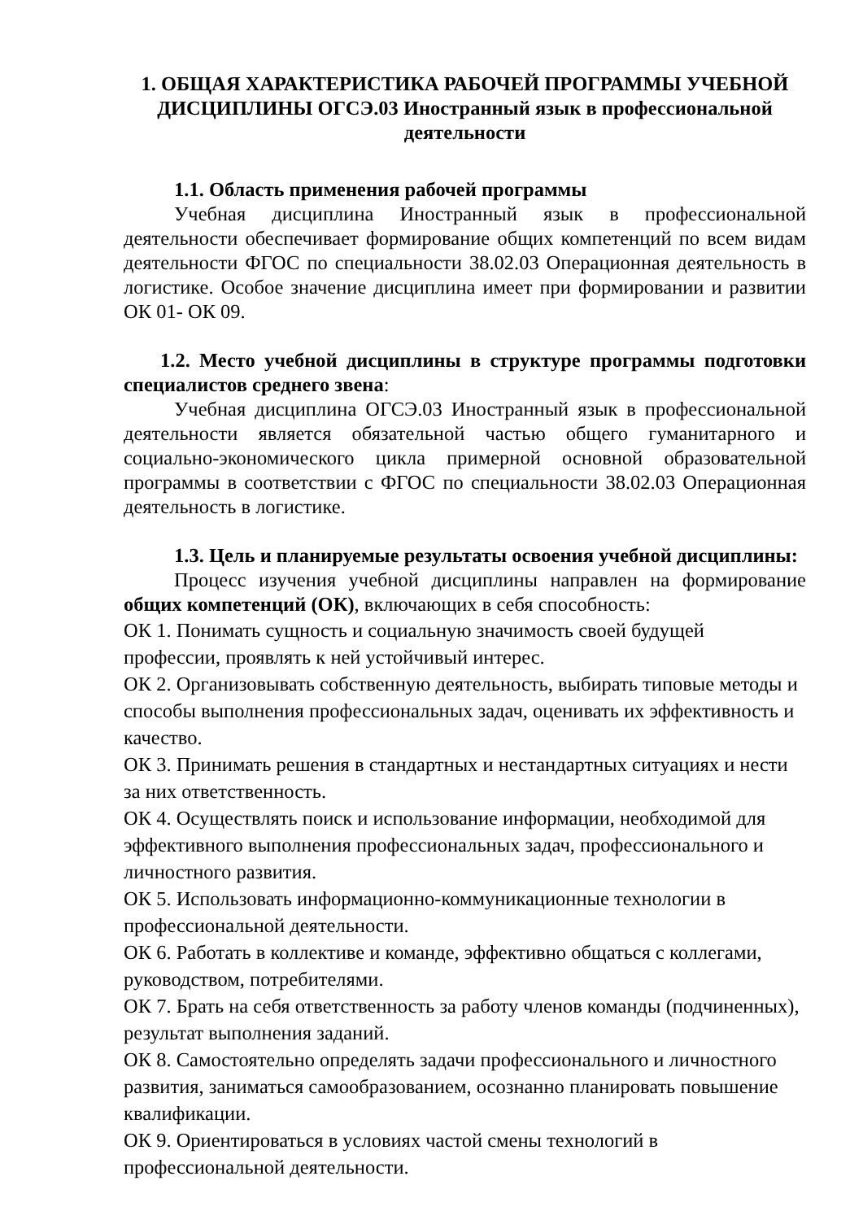1. ОБЩАЯ ХАРАКТЕРИСТИКА РАБОЧЕЙ ПРОГРАММЫ УЧЕБНОЙ ДИСЦИПЛИНЫ ОГСЭ.03 Иностранный язык в профессиональной деятельности
1.1. Область применения рабочей программы
Учебная дисциплина Иностранный язык в профессиональной деятельности обеспечивает формирование общих компетенций по всем видам деятельности ФГОС по специальности 38.02.03 Операционная деятельность в логистике. Особое значение дисциплина имеет при формировании и развитии ОК 01- ОК 09.
1.2. Место учебной дисциплины в структуре программы подготовки специалистов среднего звена:
Учебная дисциплина ОГСЭ.03 Иностранный язык в профессиональной деятельности является обязательной частью общего гуманитарного и социально-экономического цикла примерной основной образовательной программы в соответствии с ФГОС по специальности 38.02.03 Операционная деятельность в логистике.
1.3. Цель и планируемые результаты освоения учебной дисциплины:
Процесс изучения учебной дисциплины направлен на формирование общих компетенций (ОК), включающих в себя способность:
ОК 1. Понимать сущность и социальную значимость своей будущей профессии, проявлять к ней устойчивый интерес.
ОК 2. Организовывать собственную деятельность, выбирать типовые методы и способы выполнения профессиональных задач, оценивать их эффективность и качество.
ОК 3. Принимать решения в стандартных и нестандартных ситуациях и нести за них ответственность.
ОК 4. Осуществлять поиск и использование информации, необходимой для эффективного выполнения профессиональных задач, профессионального и личностного развития.
ОК 5. Использовать информационно-коммуникационные технологии в профессиональной деятельности.
ОК 6. Работать в коллективе и команде, эффективно общаться с коллегами, руководством, потребителями.
ОК 7. Брать на себя ответственность за работу членов команды (подчиненных), результат выполнения заданий.
ОК 8. Самостоятельно определять задачи профессионального и личностного развития, заниматься самообразованием, осознанно планировать повышение квалификации.
ОК 9. Ориентироваться в условиях частой смены технологий в профессиональной деятельности.